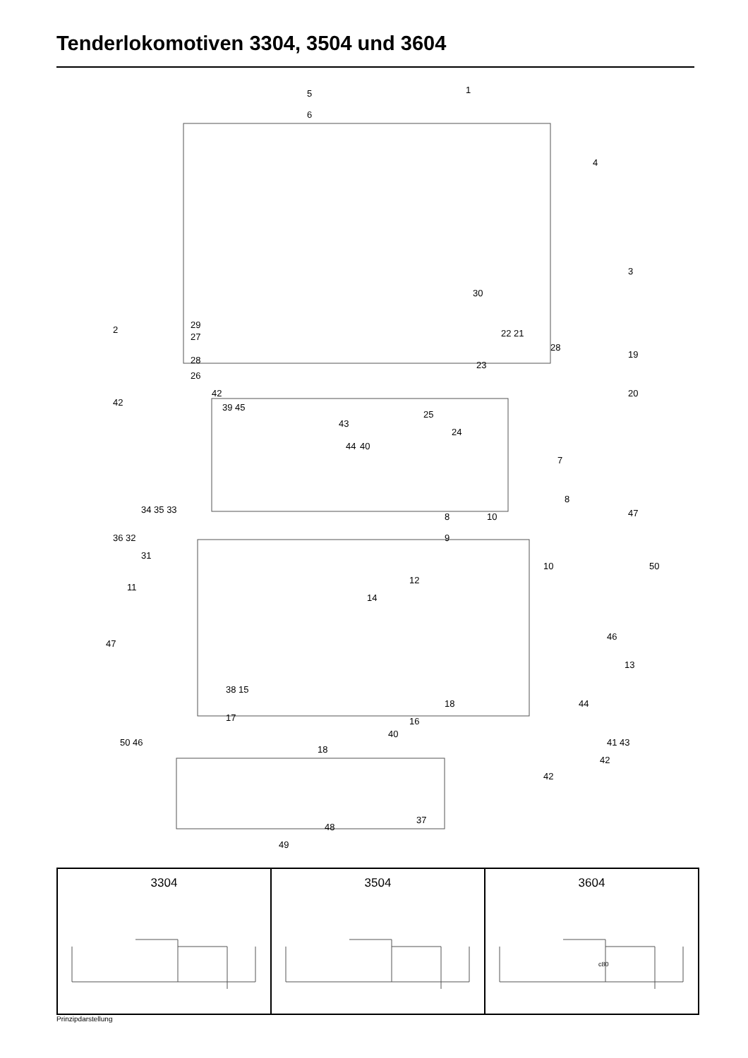Tenderlokomotiven 3304, 3504 und 3604
5 1
6
4
3
2
30
29
27
28
26
22 21
28
19
20
23
25
24
7
42
42 39 45
43
44 40
8
8 10 47
9
34 35 33
36 32
31
10 50
12
14
11
46
47
13
38 15
18 44
17 16
40
41 43 50 46
18
42
42
37
48
49
3304 3504 3604
c80
Prinzipdarstellung